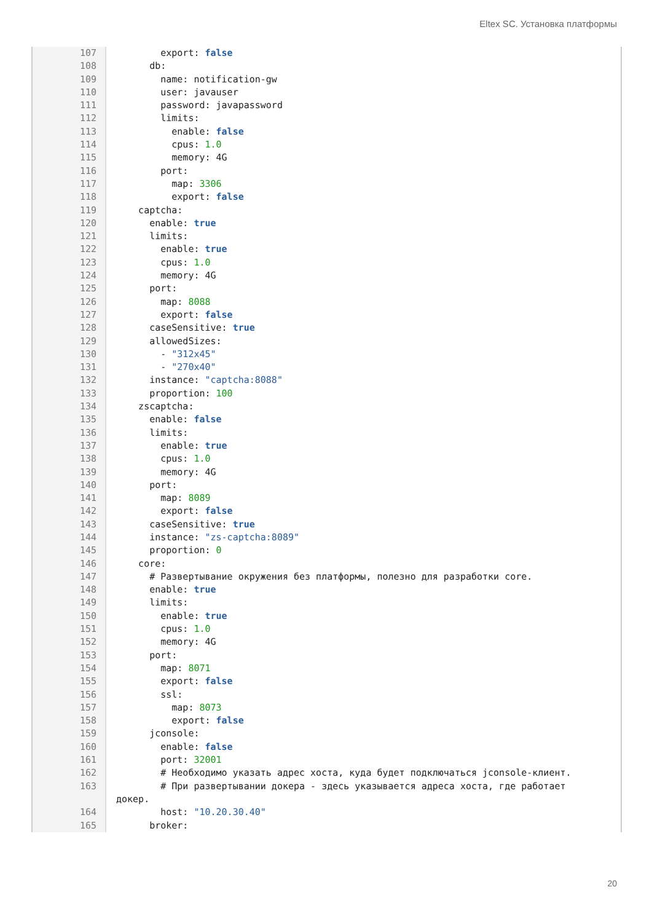Eltex SC. Установка платформы
107 export: false
108 db:
109 name: notification-gw
110 user: javauser
111 password: javapassword
112 limits:
113 enable: false
114 cpus: 1.0
115 memory: 4G
116 port:
117 map: 3306
118 export: false
119 captcha:
120 enable: true
121 limits:
122 enable: true
123 cpus: 1.0
124 memory: 4G
125 port:
126 map: 8088
127 export: false
128 caseSensitive: true
129 allowedSizes:
130 - "312x45"
131 - "270x40"
132 instance: "captcha:8088"
133 proportion: 100
134 zscaptcha:
135 enable: false
136 limits:
137 enable: true
138 cpus: 1.0
139 memory: 4G
140 port:
141 map: 8089
142 export: false
143 caseSensitive: true
144 instance: "zs-captcha:8089"
145 proportion: 0
146 core:
147 # Развертывание окружения без платформы, полезно для разработки core.
148 enable: true
149 limits:
150 enable: true
151 cpus: 1.0
152 memory: 4G
153 port:
154 map: 8071
155 export: false
156 ssl:
157 map: 8073
158 export: false
159 jconsole:
160 enable: false
161 port: 32001
162 # Необходимо указать адрес хоста, куда будет подключаться jconsole-клиент.
163
# При развертывании докера - здесь указывается адреса хоста, где работает докер.
164 host: "10.20.30.40"
165 broker:
20